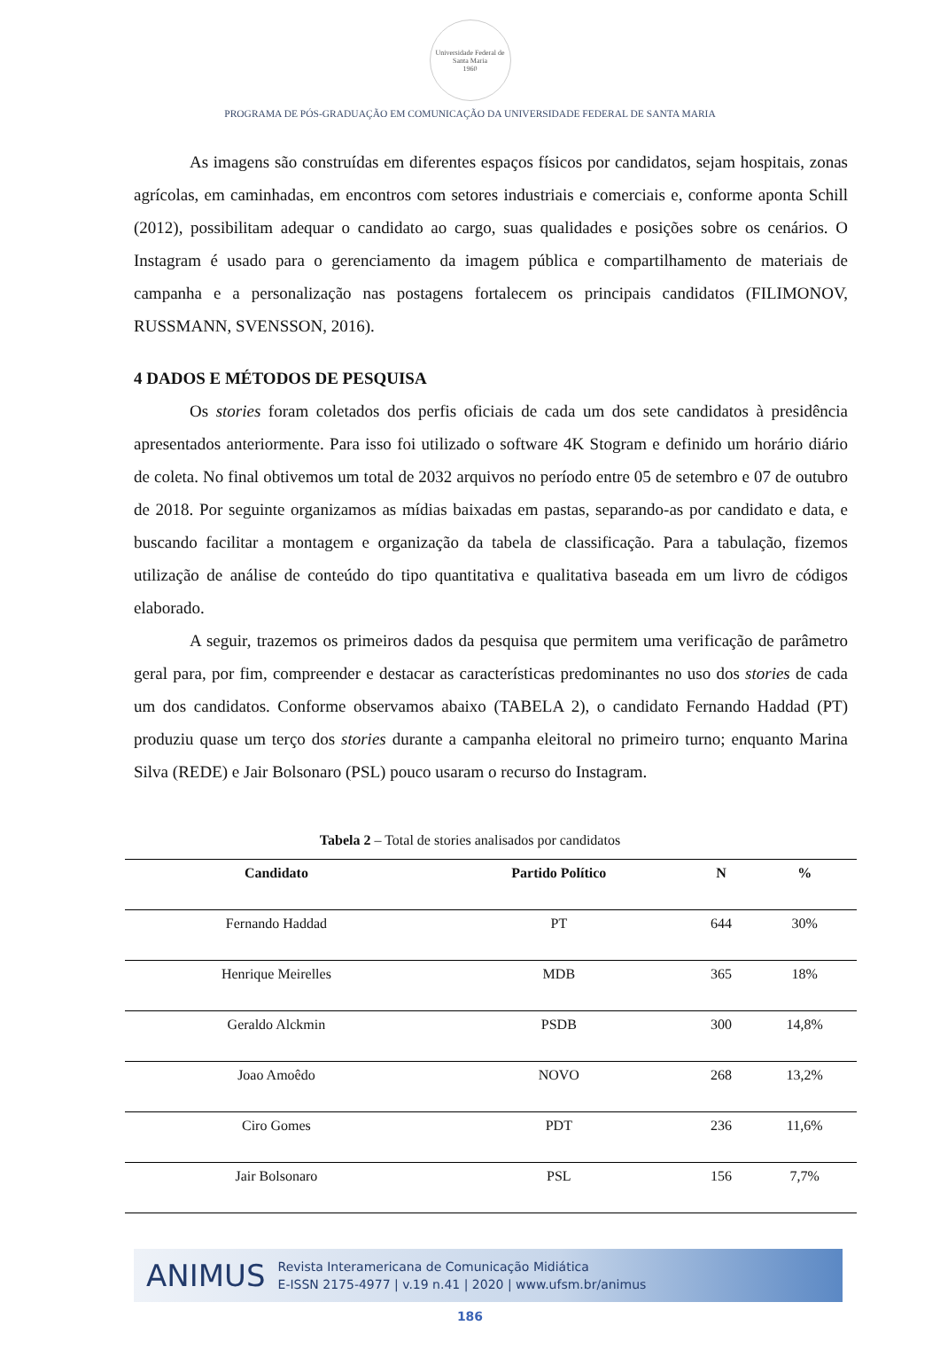Universidade Federal de Santa Maria
1960
PROGRAMA DE PÓS-GRADUAÇÃO EM COMUNICAÇÃO DA UNIVERSIDADE FEDERAL DE SANTA MARIA
As imagens são construídas em diferentes espaços físicos por candidatos, sejam hospitais, zonas agrícolas, em caminhadas, em encontros com setores industriais e comerciais e, conforme aponta Schill (2012), possibilitam adequar o candidato ao cargo, suas qualidades e posições sobre os cenários. O Instagram é usado para o gerenciamento da imagem pública e compartilhamento de materiais de campanha e a personalização nas postagens fortalecem os principais candidatos (FILIMONOV, RUSSMANN, SVENSSON, 2016).
4 DADOS E MÉTODOS DE PESQUISA
Os stories foram coletados dos perfis oficiais de cada um dos sete candidatos à presidência apresentados anteriormente. Para isso foi utilizado o software 4K Stogram e definido um horário diário de coleta. No final obtivemos um total de 2032 arquivos no período entre 05 de setembro e 07 de outubro de 2018. Por seguinte organizamos as mídias baixadas em pastas, separando-as por candidato e data, e buscando facilitar a montagem e organização da tabela de classificação. Para a tabulação, fizemos utilização de análise de conteúdo do tipo quantitativa e qualitativa baseada em um livro de códigos elaborado.
A seguir, trazemos os primeiros dados da pesquisa que permitem uma verificação de parâmetro geral para, por fim, compreender e destacar as características predominantes no uso dos stories de cada um dos candidatos. Conforme observamos abaixo (TABELA 2), o candidato Fernando Haddad (PT) produziu quase um terço dos stories durante a campanha eleitoral no primeiro turno; enquanto Marina Silva (REDE) e Jair Bolsonaro (PSL) pouco usaram o recurso do Instagram.
Tabela 2 – Total de stories analisados por candidatos
| Candidato | Partido Político | N | % |
| --- | --- | --- | --- |
| Fernando Haddad | PT | 644 | 30% |
| Henrique Meirelles | MDB | 365 | 18% |
| Geraldo Alckmin | PSDB | 300 | 14,8% |
| Joao Amoêdo | NOVO | 268 | 13,2% |
| Ciro Gomes | PDT | 236 | 11,6% |
| Jair Bolsonaro | PSL | 156 | 7,7% |
ANIMUS Revista Interamericana de Comunicação Midiática
E-ISSN 2175-4977 | v.19 n.41 | 2020 | www.ufsm.br/animus
186